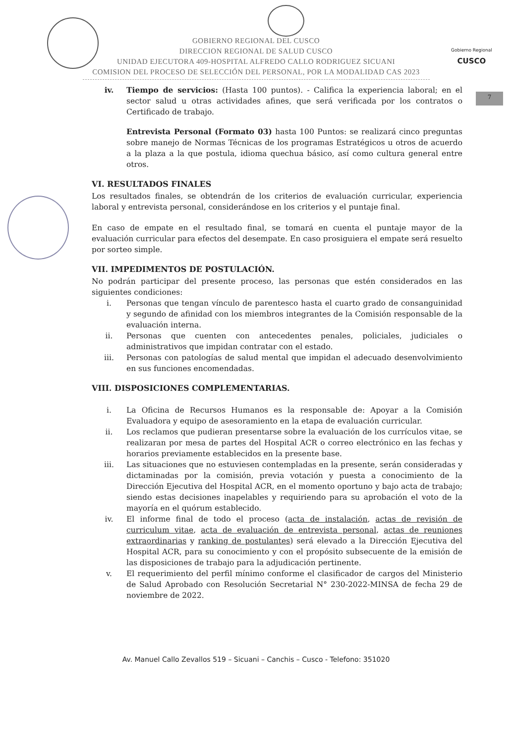Gobierno Regional
CUSCO
7
GOBIERNO REGIONAL DEL CUSCO
DIRECCION REGIONAL DE SALUD CUSCO
UNIDAD EJECUTORA 409-HOSPITAL ALFREDO CALLO RODRIGUEZ SICUANI
COMISION DEL PROCESO DE SELECCIÓN DEL PERSONAL, POR LA MODALIDAD CAS 2023
iv. Tiempo de servicios: (Hasta 100 puntos). - Califica la experiencia laboral; en el sector salud u otras actividades afines, que será verificada por los contratos o Certificado de trabajo.
Entrevista Personal (Formato 03) hasta 100 Puntos: se realizará cinco preguntas sobre manejo de Normas Técnicas de los programas Estratégicos u otros de acuerdo a la plaza a la que postula, idioma quechua básico, así como cultura general entre otros.
VI. RESULTADOS FINALES
Los resultados finales, se obtendrán de los criterios de evaluación curricular, experiencia laboral y entrevista personal, considerándose en los criterios y el puntaje final.
En caso de empate en el resultado final, se tomará en cuenta el puntaje mayor de la evaluación curricular para efectos del desempate. En caso prosiguiera el empate será resuelto por sorteo simple.
VII. IMPEDIMENTOS DE POSTULACIÓN.
No podrán participar del presente proceso, las personas que estén considerados en las siguientes condiciones:
i. Personas que tengan vínculo de parentesco hasta el cuarto grado de consanguinidad y segundo de afinidad con los miembros integrantes de la Comisión responsable de la evaluación interna.
ii. Personas que cuenten con antecedentes penales, policiales, judiciales o administrativos que impidan contratar con el estado.
iii. Personas con patologías de salud mental que impidan el adecuado desenvolvimiento en sus funciones encomendadas.
VIII. DISPOSICIONES COMPLEMENTARIAS.
i. La Oficina de Recursos Humanos es la responsable de: Apoyar a la Comisión Evaluadora y equipo de asesoramiento en la etapa de evaluación curricular.
ii. Los reclamos que pudieran presentarse sobre la evaluación de los currículos vitae, se realizaran por mesa de partes del Hospital ACR o correo electrónico en las fechas y horarios previamente establecidos en la presente base.
iii. Las situaciones que no estuviesen contempladas en la presente, serán consideradas y dictaminadas por la comisión, previa votación y puesta a conocimiento de la Dirección Ejecutiva del Hospital ACR, en el momento oportuno y bajo acta de trabajo; siendo estas decisiones inapelables y requiriendo para su aprobación el voto de la mayoría en el quórum establecido.
iv. El informe final de todo el proceso (acta de instalación, actas de revisión de curriculum vitae, acta de evaluación de entrevista personal, actas de reuniones extraordinarias y ranking de postulantes) será elevado a la Dirección Ejecutiva del Hospital ACR, para su conocimiento y con el propósito subsecuente de la emisión de las disposiciones de trabajo para la adjudicación pertinente.
v. El requerimiento del perfil mínimo conforme el clasificador de cargos del Ministerio de Salud Aprobado con Resolución Secretarial N° 230-2022-MINSA de fecha 29 de noviembre de 2022.
Av. Manuel Callo Zevallos 519 – Sicuani – Canchis – Cusco - Telefono: 351020